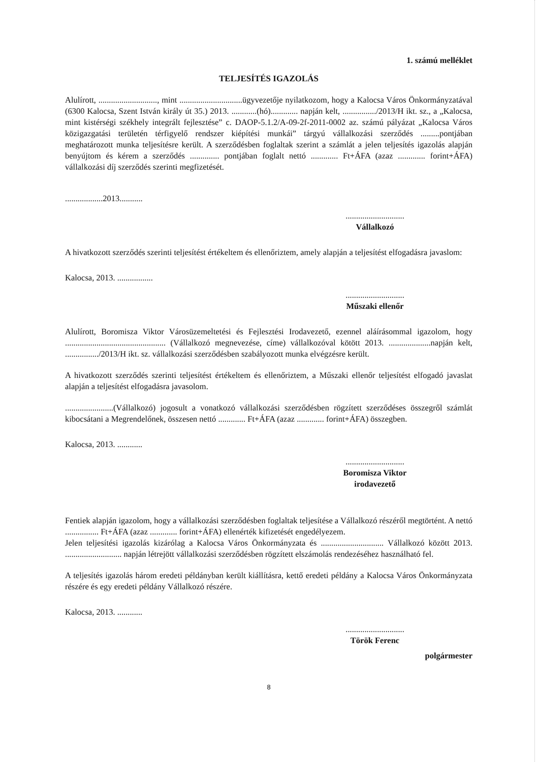1. számú melléklet
TELJESÍTÉS IGAZOLÁS
Alulírott, ............................, mint ..............................ügyvezetője nyilatkozom, hogy a Kalocsa Város Önkormányzatával (6300 Kalocsa, Szent István király út 35.) 2013. ............(hó)............. napján kelt, ................/2013/H ikt. sz., a „Kalocsa, mint kistérségi székhely integrált fejlesztése” c. DAOP-5.1.2/A-09-2f-2011-0002 az. számú pályázat „Kalocsa Város közigazgatási területén térfigyelő rendszer kiépítési munkái” tárgyú vállalkozási szerződés .........pontjában meghatározott munka teljesítésre került. A szerződésben foglaltak szerint a számlát a jelen teljesítés igazolás alapján benyújtom és kérem a szerződés .............. pontjában foglalt nettó ............. Ft+ÁFA (azaz ............. forint+ÁFA) vállalkozási díj szerződés szerinti megfizetését.
..................2013...........
............................
Vállalkozó
A hivatkozott szerződés szerinti teljesítést értékeltem és ellenőriztem, amely alapján a teljesítést elfogadásra javaslom:
Kalocsa, 2013. .................
............................
Műszaki ellenőr
Alulírott, Boromisza Viktor Városüzemeltetési és Fejlesztési Irodavezető, ezennel aláírásommal igazolom, hogy ................................................ (Vállalkozó megnevezése, címe) vállalkozóval kötött 2013. ....................napján kelt, ................/2013/H ikt. sz. vállalkozási szerződésben szabályozott munka elvégzésre került.
A hivatkozott szerződés szerinti teljesítést értékeltem és ellenőriztem, a Műszaki ellenőr teljesítést elfogadó javaslat alapján a teljesítést elfogadásra javasolom.
.......................(Vállalkozó) jogosult a vonatkozó vállalkozási szerződésben rögzített szerződéses összegről számlát kibocsátani a Megrendelőnek, összesen nettó ............. Ft+ÁFA (azaz ............. forint+ÁFA) összegben.
Kalocsa, 2013. ............
............................
Boromisza Viktor
irodavezető
Fentiek alapján igazolom, hogy a vállalkozási szerződésben foglaltak teljesítése a Vállalkozó részéről megtörtént. A nettó ................ Ft+ÁFA (azaz ............. forint+ÁFA) ellenérték kifizetését engedélyezem.
Jelen teljesítési igazolás kizárólag a Kalocsa Város Önkormányzata és .............................. Vállalkozó között 2013. ........................... napján létrejött vállalkozási szerződésben rögzített elszámolás rendezéséhez használható fel.
A teljesítés igazolás három eredeti példányban került kiállításra, kettő eredeti példány a Kalocsa Város Önkormányzata részére és egy eredeti példány Vállalkozó részére.
Kalocsa, 2013. ............
............................
Török Ferenc
polgármester
8